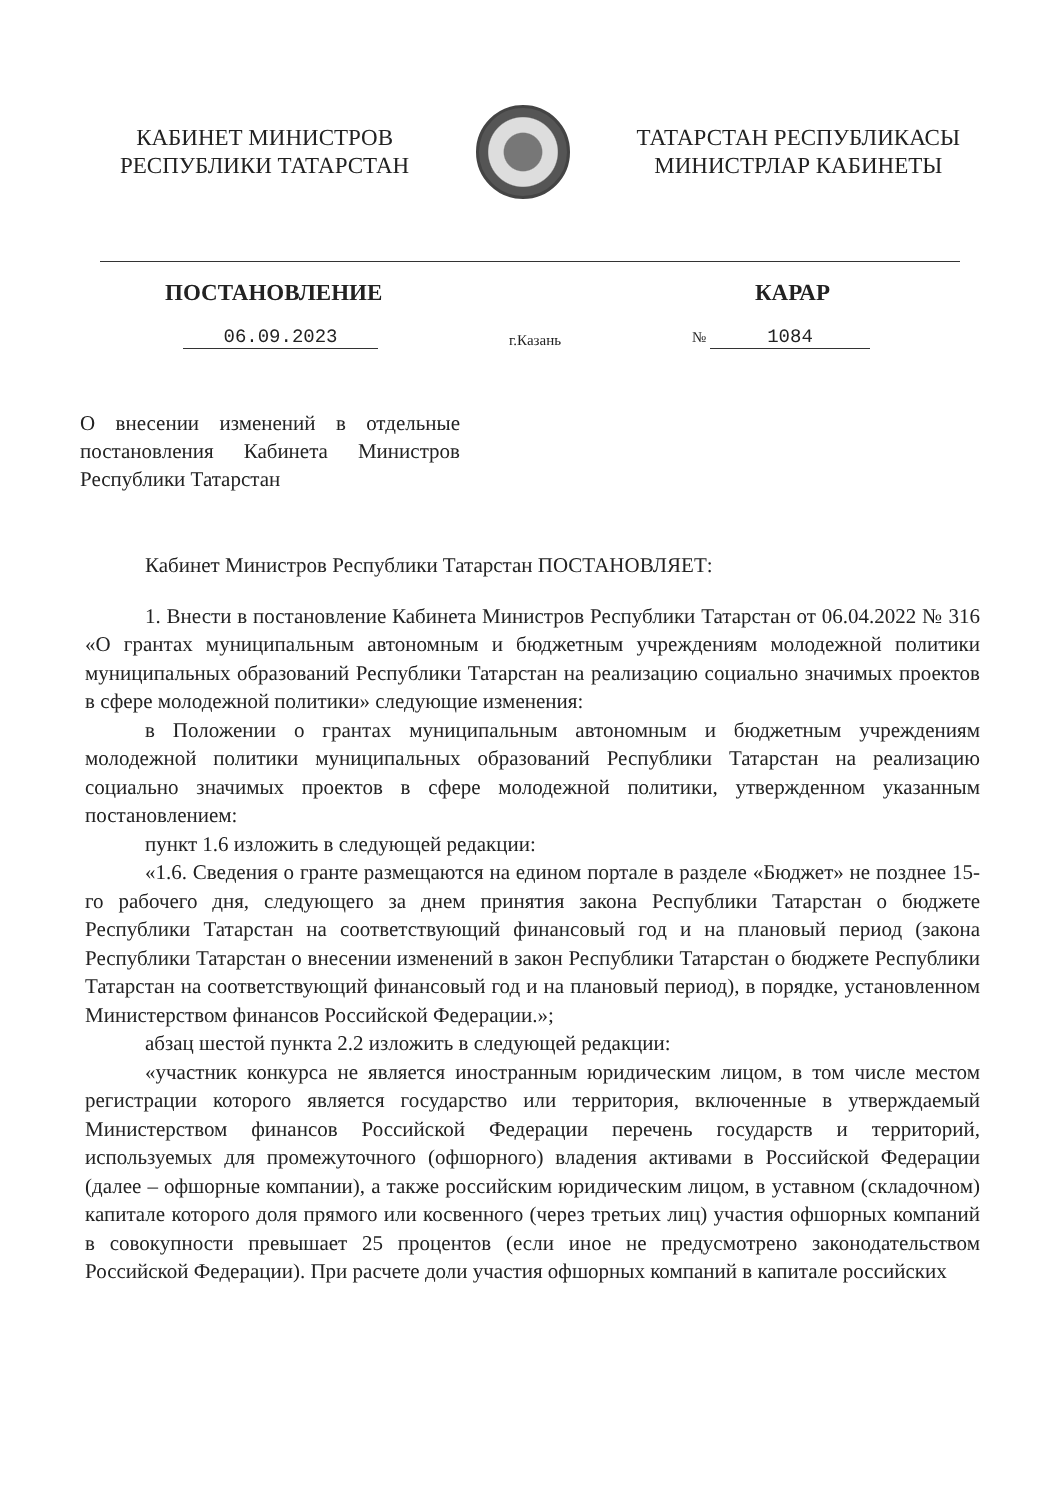КАБИНЕТ МИНИСТРОВ
РЕСПУБЛИКИ ТАТАРСТАН
ТАТАРСТАН РЕСПУБЛИКАСЫ
МИНИСТРЛАР КАБИНЕТЫ
ПОСТАНОВЛЕНИЕ КАРАР
06.09.2023 г.Казань № 1084
О внесении изменений в отдельные постановления Кабинета Министров Республики Татарстан
Кабинет Министров Республики Татарстан ПОСТАНОВЛЯЕТ:
1. Внести в постановление Кабинета Министров Республики Татарстан от 06.04.2022 № 316 «О грантах муниципальным автономным и бюджетным учреждениям молодежной политики муниципальных образований Республики Татарстан на реализацию социально значимых проектов в сфере молодежной политики» следующие изменения:
в Положении о грантах муниципальным автономным и бюджетным учреждениям молодежной политики муниципальных образований Республики Татарстан на реализацию социально значимых проектов в сфере молодежной политики, утвержденном указанным постановлением:
пункт 1.6 изложить в следующей редакции:
«1.6. Сведения о гранте размещаются на едином портале в разделе «Бюджет» не позднее 15-го рабочего дня, следующего за днем принятия закона Республики Татарстан о бюджете Республики Татарстан на соответствующий финансовый год и на плановый период (закона Республики Татарстан о внесении изменений в закон Республики Татарстан о бюджете Республики Татарстан на соответствующий финансовый год и на плановый период), в порядке, установленном Министерством финансов Российской Федерации.»;
абзац шестой пункта 2.2 изложить в следующей редакции:
«участник конкурса не является иностранным юридическим лицом, в том числе местом регистрации которого является государство или территория, включенные в утверждаемый Министерством финансов Российской Федерации перечень государств и территорий, используемых для промежуточного (офшорного) владения активами в Российской Федерации (далее – офшорные компании), а также российским юридическим лицом, в уставном (складочном) капитале которого доля прямого или косвенного (через третьих лиц) участия офшорных компаний в совокупности превышает 25 процентов (если иное не предусмотрено законодательством Российской Федерации). При расчете доли участия офшорных компаний в капитале российских